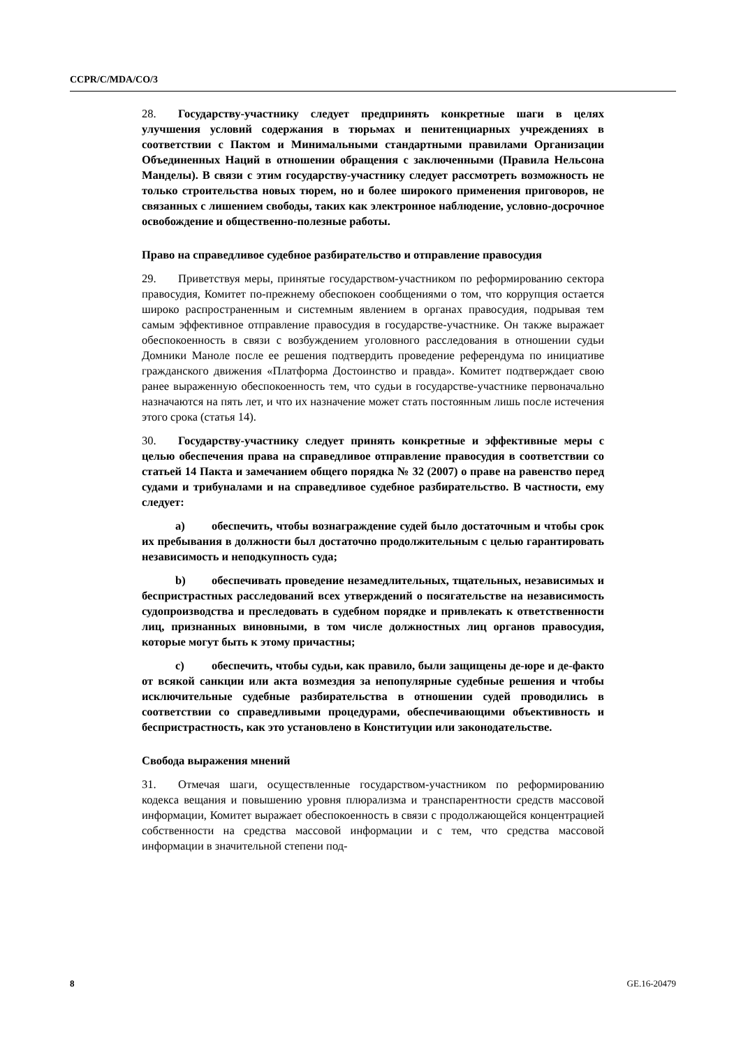CCPR/C/MDA/CO/3
28. Государству-участнику следует предпринять конкретные шаги в целях улучшения условий содержания в тюрьмах и пенитенциарных учреждениях в соответствии с Пактом и Минимальными стандартными правилами Организации Объединенных Наций в отношении обращения с заключенными (Правила Нельсона Манделы). В связи с этим государству-участнику следует рассмотреть возможность не только строительства новых тюрем, но и более широкого применения приговоров, не связанных с лишением свободы, таких как электронное наблюдение, условно-досрочное освобождение и общественно-полезные работы.
Право на справедливое судебное разбирательство и отправление правосудия
29. Приветствуя меры, принятые государством-участником по реформированию сектора правосудия, Комитет по-прежнему обеспокоен сообщениями о том, что коррупция остается широко распространенным и системным явлением в органах правосудия, подрывая тем самым эффективное отправление правосудия в государстве-участнике. Он также выражает обеспокоенность в связи с возбуждением уголовного расследования в отношении судьи Домники Маноле после ее решения подтвердить проведение референдума по инициативе гражданского движения «Платформа Достоинство и правда». Комитет подтверждает свою ранее выраженную обеспокоенность тем, что судьи в государстве-участнике первоначально назначаются на пять лет, и что их назначение может стать постоянным лишь после истечения этого срока (статья 14).
30. Государству-участнику следует принять конкретные и эффективные меры с целью обеспечения права на справедливое отправление правосудия в соответствии со статьей 14 Пакта и замечанием общего порядка № 32 (2007) о праве на равенство перед судами и трибуналами и на справедливое судебное разбирательство. В частности, ему следует:
a) обеспечить, чтобы вознаграждение судей было достаточным и чтобы срок их пребывания в должности был достаточно продолжительным с целью гарантировать независимость и неподкупность суда;
b) обеспечивать проведение незамедлительных, тщательных, независимых и беспристрастных расследований всех утверждений о посягательстве на независимость судопроизводства и преследовать в судебном порядке и привлекать к ответственности лиц, признанных виновными, в том числе должностных лиц органов правосудия, которые могут быть к этому причастны;
c) обеспечить, чтобы судьи, как правило, были защищены де-юре и де-факто от всякой санкции или акта возмездия за непопулярные судебные решения и чтобы исключительные судебные разбирательства в отношении судей проводились в соответствии со справедливыми процедурами, обеспечивающими объективность и беспристрастность, как это установлено в Конституции или законодательстве.
Свобода выражения мнений
31. Отмечая шаги, осуществленные государством-участником по реформированию кодекса вещания и повышению уровня плюрализма и транспарентности средств массовой информации, Комитет выражает обеспокоенность в связи с продолжающейся концентрацией собственности на средства массовой информации и с тем, что средства массовой информации в значительной степени под-
8 GE.16-20479